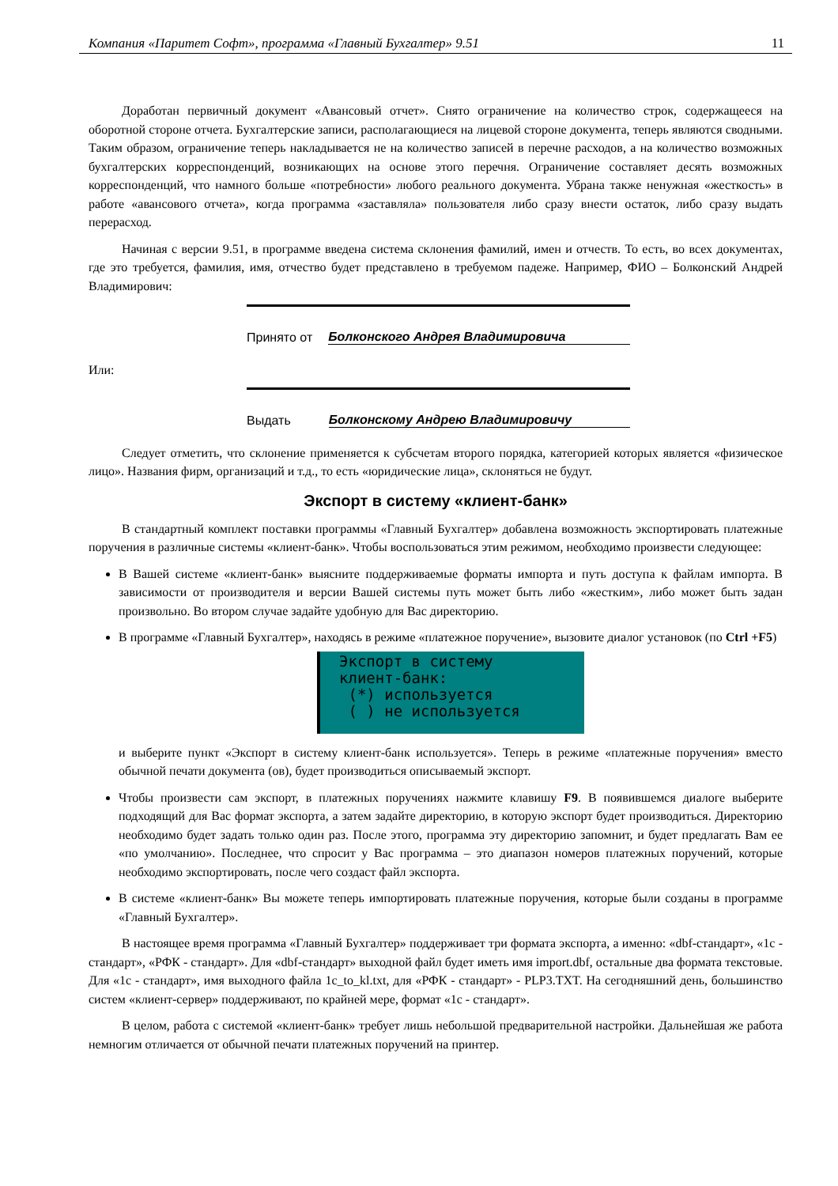Компания «Паритет Софт», программа «Главный Бухгалтер» 9.51 11
Доработан первичный документ «Авансовый отчет». Снято ограничение на количество строк, содержащееся на оборотной стороне отчета. Бухгалтерские записи, располагающиеся на лицевой стороне документа, теперь являются сводными. Таким образом, ограничение теперь накладывается не на количество записей в перечне расходов, а на количество возможных бухгалтерских корреспонденций, возникающих на основе этого перечня. Ограничение составляет десять возможных корреспонденций, что намного больше «потребности» любого реального документа. Убрана также ненужная «жесткость» в работе «авансового отчета», когда программа «заставляла» пользователя либо сразу внести остаток, либо сразу выдать перерасход.
Начиная с версии 9.51, в программе введена система склонения фамилий, имен и отчеств. То есть, во всех документах, где это требуется, фамилия, имя, отчество будет представлено в требуемом падеже. Например, ФИО – Болконский Андрей Владимирович:
Принято от Болконского Андрея Владимировича
Или:
Выдать Болконскому Андрею Владимировичу
Следует отметить, что склонение применяется к субсчетам второго порядка, категорией которых является «физическое лицо». Названия фирм, организаций и т.д., то есть «юридические лица», склоняться не будут.
Экспорт в систему «клиент-банк»
В стандартный комплект поставки программы «Главный Бухгалтер» добавлена возможность экспортировать платежные поручения в различные системы «клиент-банк». Чтобы воспользоваться этим режимом, необходимо произвести следующее:
В Вашей системе «клиент-банк» выясните поддерживаемые форматы импорта и путь доступа к файлам импорта. В зависимости от производителя и версии Вашей системы путь может быть либо «жестким», либо может быть задан произвольно. Во втором случае задайте удобную для Вас директорию.
В программе «Главный Бухгалтер», находясь в режиме «платежное поручение», вызовите диалог установок (по Ctrl +F5)
Экспорт в систему клиент-банк: (*) используется ( ) не используется
и выберите пункт «Экспорт в систему клиент-банк используется». Теперь в режиме «платежные поручения» вместо обычной печати документа (ов), будет производиться описываемый экспорт.
Чтобы произвести сам экспорт, в платежных поручениях нажмите клавишу F9. В появившемся диалоге выберите подходящий для Вас формат экспорта, а затем задайте директорию, в которую экспорт будет производиться. Директорию необходимо будет задать только один раз. После этого, программа эту директорию запомнит, и будет предлагать Вам ее «по умолчанию». Последнее, что спросит у Вас программа – это диапазон номеров платежных поручений, которые необходимо экспортировать, после чего создаст файл экспорта.
В системе «клиент-банк» Вы можете теперь импортировать платежные поручения, которые были созданы в программе «Главный Бухгалтер».
В настоящее время программа «Главный Бухгалтер» поддерживает три формата экспорта, а именно: «dbf-стандарт», «1c - стандарт», «РФК - стандарт». Для «dbf-стандарт» выходной файл будет иметь имя import.dbf, остальные два формата текстовые. Для «1c - стандарт», имя выходного файла 1c_to_kl.txt, для «РФК - стандарт» - PLP3.TXT. На сегодняшний день, большинство систем «клиент-сервер» поддерживают, по крайней мере, формат «1c - стандарт».
В целом, работа с системой «клиент-банк» требует лишь небольшой предварительной настройки. Дальнейшая же работа немногим отличается от обычной печати платежных поручений на принтер.